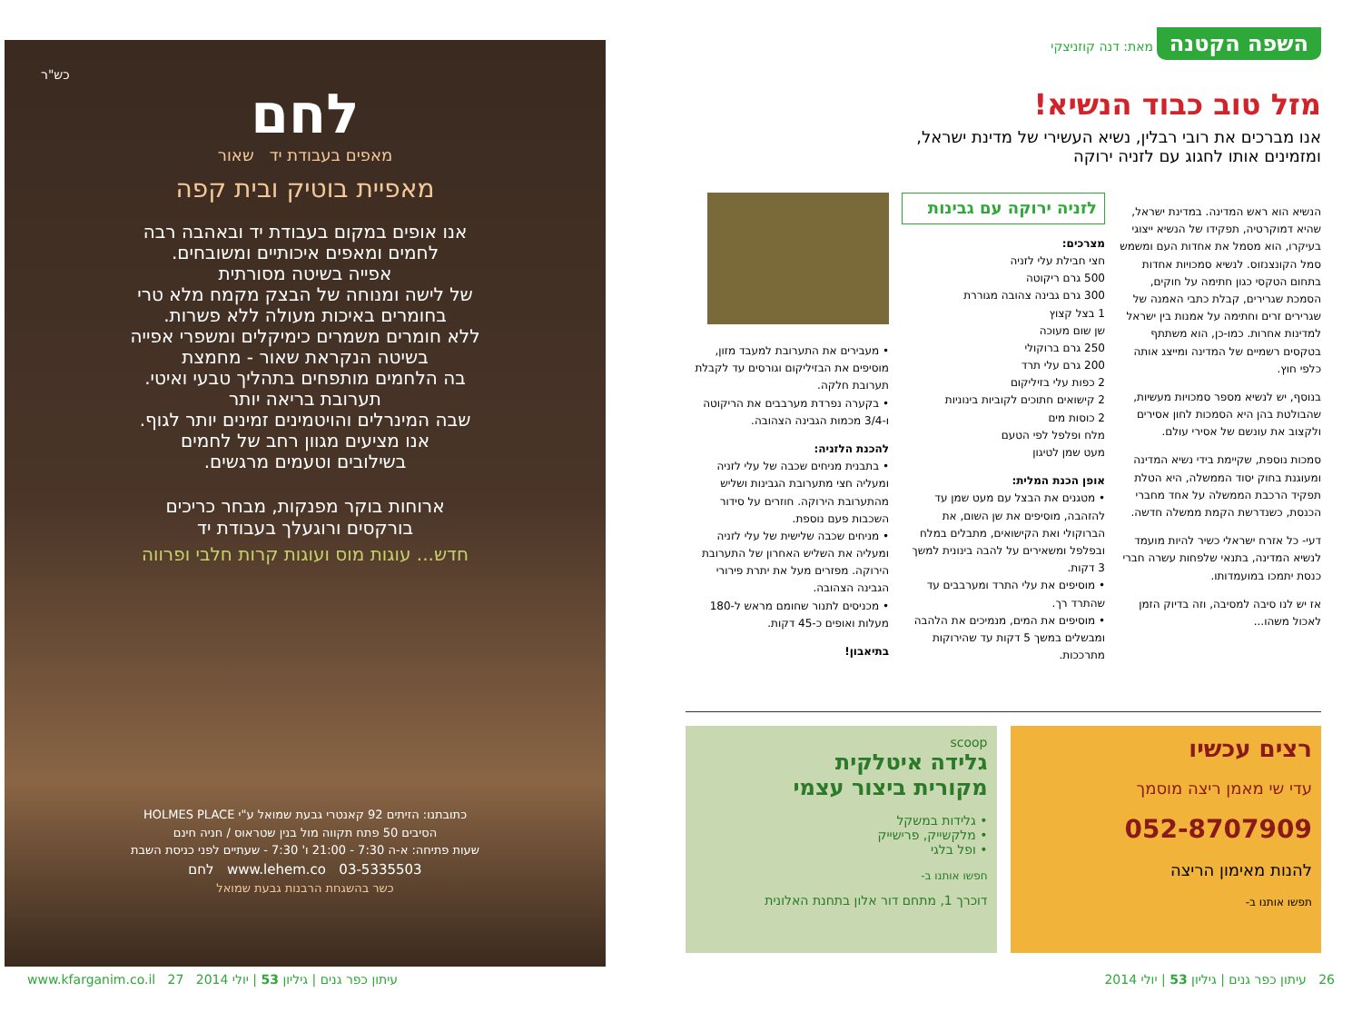השפה הקטנה מאת: דנה קוזניצקי
מזל טוב כבוד הנשיא!
אנו מברכים את רובי רבלין, נשיא העשירי של מדינת ישראל,
ומזמינים אותו לחגוג עם לזניה ירוקה
הנשיא הוא ראש המדינה. במדינת ישראל, שהיא דמוקרטיה, תפקידו של הנשיא ייצוגי בעיקרו, הוא מסמל את אחדות העם ומשמש סמל הקונצנזוס. לנשיא סמכויות אחדות בתחום הטקסי כגון חתימה על חוקים, הסמכת שגרירים, קבלת כתבי האמנה של שגרירים זרים וחתימה על אמנות בין ישראל למדינות אחרות. כמו-כן, הוא משתתף בטקסים רשמיים של המדינה ומייצג אותה כלפי חוץ.
בנוסף, יש לנשיא מספר סמכויות מעשיות, שהבולטת בהן היא הסמכות לחון אסירים ולקצוב את עונשם של אסירי עולם.
סמכות נוספת, שקיימת בידי נשיא המדינה ומעוגנת בחוק יסוד הממשלה, היא הטלת תפקיד הרכבת הממשלה על אחד מחברי הכנסת, כשנדרשת הקמת ממשלה חדשה.
דעי- כל אזרח ישראלי כשיר להיות מועמד לנשיא המדינה, בתנאי שלפחות עשרה חברי כנסת יתמכו במועמדותו.
אז יש לנו סיבה למסיבה, וזה בדיוק הזמן לאכול משהו...
לזניה ירוקה עם גבינות
מצרכים:
חצי חבילת עלי לזניה
500 גרם ריקוטה
300 גרם גבינה צהובה מגוררת
1 בצל קצוץ
שן שום מעוכה
250 גרם ברוקולי
200 גרם עלי תרד
2 כפות עלי בזיליקום
2 קישואים חתוכים לקוביות בינוניות
2 כוסות מים
מלח ופלפל לפי הטעם
מעט שמן לטיגון
אופן הכנת המלית:
• מטגנים את הבצל עם מעט שמן עד להזהבה, מוסיפים את שן השום, את הברוקולי ואת הקישואים, מתבלים במלח ובפלפל ומשאירים על להבה בינונית למשך 3 דקות.
• מוסיפים את עלי התרד ומערבבים עד שהתרד רך.
• מוסיפים את המים, מנמיכים את הלהבה ומבשלים במשך 5 דקות עד שהירוקות מתרככות.
• מעבירים את התערובת למעבד מזון, מוסיפים את הבזיליקום וגורסים עד לקבלת תערובת חלקה.
• בקערה נפרדת מערבבים את הריקוטה ו-3/4 מכמות הגבינה הצהובה.
להכנת הלזניה:
• בתבנית מניחים שכבה של עלי לזניה ומעליה חצי מתערובת הגבינות ושליש מהתערובת הירוקה. חוזרים על סידור השכבות פעם נוספת.
• מניחים שכבה שלישית של עלי לזניה ומעליה את השליש האחרון של התערובת הירוקה. מפזרים מעל את יתרת פירורי הגבינה הצהובה.
• מכניסים לתנור שחומם מראש ל-180 מעלות ואופים כ-45 דקות.
בתיאבון!
רצים עכשיו
עדי שי מאמן ריצה מוסמך
052-8707909
להנות מאימון הריצה
תפשו אותנו ב-
scoop
גלידה איטלקית
מקורית ביצור עצמי
• גלידות במשקל
• מלקשייק, פרישייק
• ופל בלגי
חפשו אותנו ב-
דוכרך 1, מתחם דור אלון בתחנת האלונית
כש"ר
לחם
מאפים בעבודת יד שאור
מאפיית בוטיק ובית קפה
אנו אופים במקום בעבודת יד ובאהבה רבה
לחמים ומאפים איכותיים ומשובחים.
אפייה בשיטה מסורתית
של לישה ומנוחה של הבצק מקמח מלא טרי
בחומרים באיכות מעולה ללא פשרות.
ללא חומרים משמרים כימיקלים ומשפרי אפייה
בשיטה הנקראת שאור - מחמצת
בה הלחמים מותפחים בתהליך טבעי ואיטי.
תערובת בריאה יותר
שבה המינרלים והויטמינים זמינים יותר לגוף.
אנו מציעים מגוון רחב של לחמים
בשילובים וטעמים מרגשים.
ארוחות בוקר מפנקות, מבחר כריכים
בורקסים ורוגעלך בעבודת יד
חדש... עוגות מוס ועוגות קרות חלבי ופרווה
כתובתנו: הזיתים 92 קאנטרי גבעת שמואל ע"י HOLMES PLACE
הסיבים 50 פתח תקווה מול בנין שטראוס / חניה חינם
שעות פתיחה: א-ה 7:30 - 21:00 ו' 7:30 - שעתיים לפני כניסת השבת
03-5335503 www.lehem.co לחם
כשר בהשגחת הרבנות גבעת שמואל
26 עיתון כפר גנים | גיליון 53 | יולי 2014 עיתון כפר גנים | גיליון 53 | יולי 2014 www.kfarganim.co.il 27